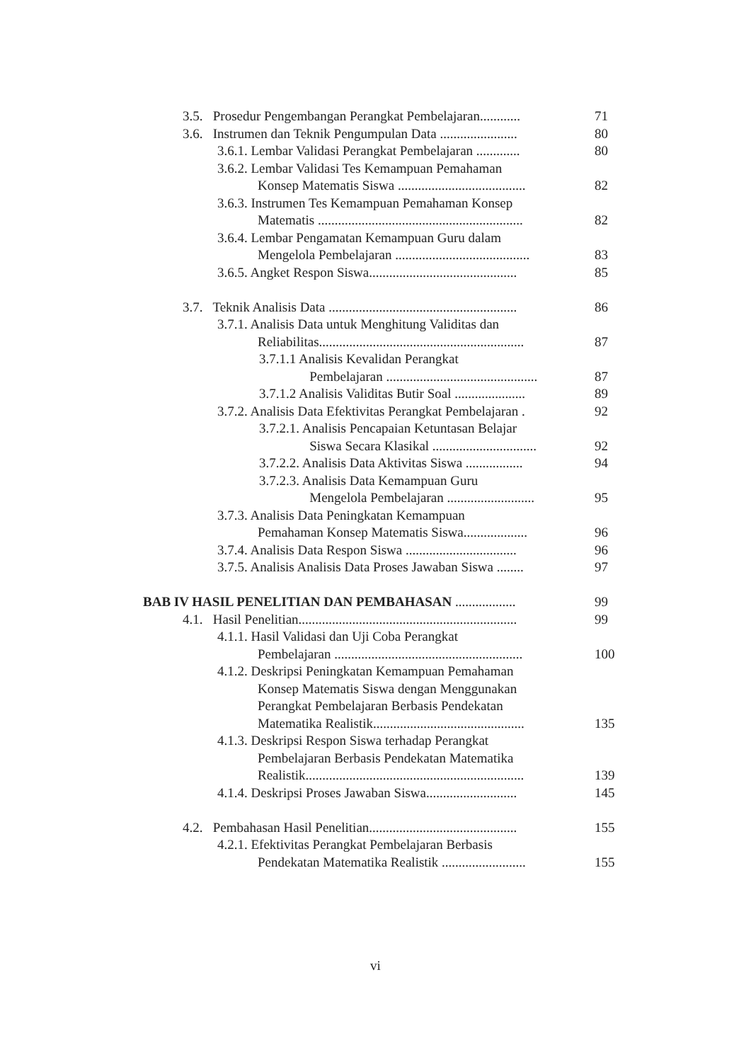3.5. Prosedur Pengembangan Perangkat Pembelajaran............
71
3.6. Instrumen dan Teknik Pengumpulan Data .......................
80
3.6.1. Lembar Validasi Perangkat Pembelajaran .............
80
3.6.2. Lembar Validasi Tes Kemampuan Pemahaman
Konsep Matematis Siswa ......................................
82
3.6.3. Instrumen Tes Kemampuan Pemahaman Konsep
Matematis .............................................................
82
3.6.4. Lembar Pengamatan Kemampuan Guru dalam
Mengelola Pembelajaran ........................................
83
3.6.5. Angket Respon Siswa............................................
85
3.7. Teknik Analisis Data ........................................................
86
3.7.1. Analisis Data untuk Menghitung Validitas dan
Reliabilitas.............................................................
87
3.7.1.1 Analisis Kevalidan Perangkat
Pembelajaran .............................................
87
3.7.1.2 Analisis Validitas Butir Soal .....................
89
3.7.2. Analisis Data Efektivitas Perangkat Pembelajaran .
92
3.7.2.1. Analisis Pencapaian Ketuntasan Belajar
Siswa Secara Klasikal ...............................
92
3.7.2.2. Analisis Data Aktivitas Siswa .................
94
3.7.2.3. Analisis Data Kemampuan Guru
Mengelola Pembelajaran ..........................
95
3.7.3. Analisis Data Peningkatan Kemampuan
Pemahaman Konsep Matematis Siswa...................
96
3.7.4. Analisis Data Respon Siswa .................................
96
3.7.5. Analisis Analisis Data Proses Jawaban Siswa ........
97
BAB IV HASIL PENELITIAN DAN PEMBAHASAN ..................
99
4.1. Hasil Penelitian.................................................................
99
4.1.1. Hasil Validasi dan Uji Coba Perangkat
Pembelajaran ........................................................
100
4.1.2. Deskripsi Peningkatan Kemampuan Pemahaman
Konsep Matematis Siswa dengan Menggunakan
Perangkat Pembelajaran Berbasis Pendekatan
Matematika Realistik.............................................
135
4.1.3. Deskripsi Respon Siswa terhadap Perangkat
Pembelajaran Berbasis Pendekatan Matematika
Realistik.................................................................
139
4.1.4. Deskripsi Proses Jawaban Siswa...........................
145
4.2. Pembahasan Hasil Penelitian............................................
155
4.2.1. Efektivitas Perangkat Pembelajaran Berbasis
Pendekatan Matematika Realistik .........................
155
vi